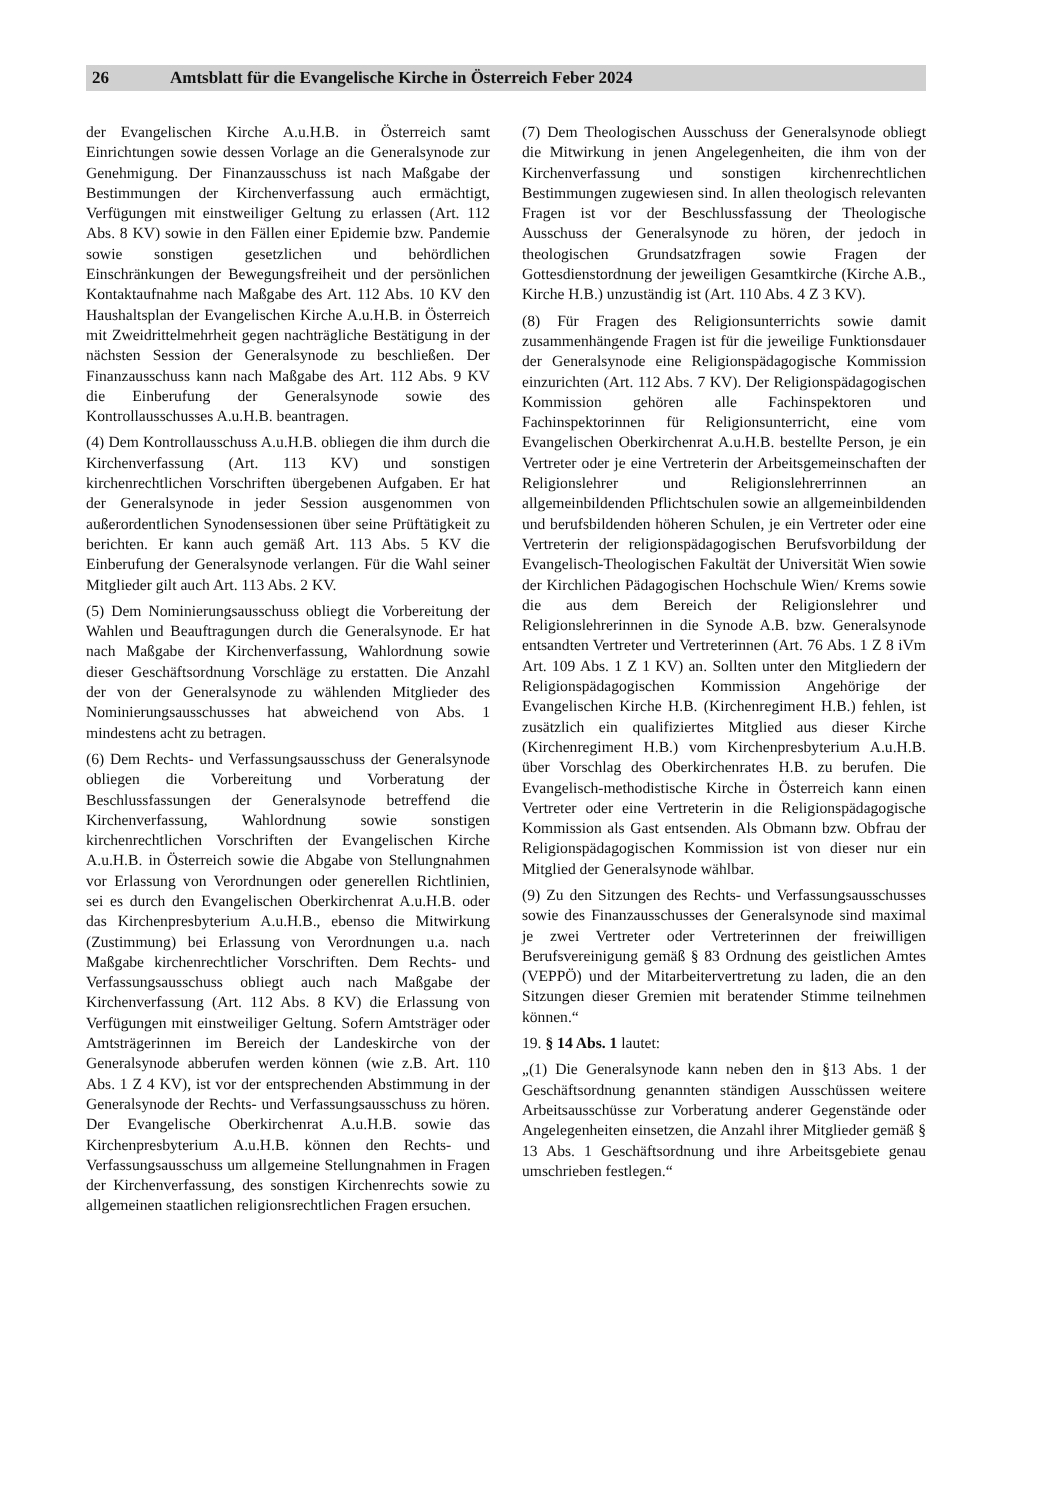26 Amtsblatt für die Evangelische Kirche in Österreich Feber 2024
der Evangelischen Kirche A.u.H.B. in Österreich samt Einrichtungen sowie dessen Vorlage an die Generalsynode zur Genehmigung. Der Finanzausschuss ist nach Maßgabe der Bestimmungen der Kirchenverfassung auch ermächtigt, Verfügungen mit einstweiliger Geltung zu erlassen (Art. 112 Abs. 8 KV) sowie in den Fällen einer Epidemie bzw. Pandemie sowie sonstigen gesetzlichen und behördlichen Einschränkungen der Bewegungsfreiheit und der persönlichen Kontaktaufnahme nach Maßgabe des Art. 112 Abs. 10 KV den Haushaltsplan der Evangelischen Kirche A.u.H.B. in Österreich mit Zweidrittelmehrheit gegen nachträgliche Bestätigung in der nächsten Session der Generalsynode zu beschließen. Der Finanzausschuss kann nach Maßgabe des Art. 112 Abs. 9 KV die Einberufung der Generalsynode sowie des Kontrollausschusses A.u.H.B. beantragen.
(4) Dem Kontrollausschuss A.u.H.B. obliegen die ihm durch die Kirchenverfassung (Art. 113 KV) und sonstigen kirchenrechtlichen Vorschriften übergebenen Aufgaben. Er hat der Generalsynode in jeder Session ausgenommen von außerordentlichen Synodensessionen über seine Prüftätigkeit zu berichten. Er kann auch gemäß Art. 113 Abs. 5 KV die Einberufung der Generalsynode verlangen. Für die Wahl seiner Mitglieder gilt auch Art. 113 Abs. 2 KV.
(5) Dem Nominierungsausschuss obliegt die Vorbereitung der Wahlen und Beauftragungen durch die Generalsynode. Er hat nach Maßgabe der Kirchenverfassung, Wahlordnung sowie dieser Geschäftsordnung Vorschläge zu erstatten. Die Anzahl der von der Generalsynode zu wählenden Mitglieder des Nominierungsausschusses hat abweichend von Abs. 1 mindestens acht zu betragen.
(6) Dem Rechts- und Verfassungsausschuss der Generalsynode obliegen die Vorbereitung und Vorberatung der Beschlussfassungen der Generalsynode betreffend die Kirchenverfassung, Wahlordnung sowie sonstigen kirchenrechtlichen Vorschriften der Evangelischen Kirche A.u.H.B. in Österreich sowie die Abgabe von Stellungnahmen vor Erlassung von Verordnungen oder generellen Richtlinien, sei es durch den Evangelischen Oberkirchenrat A.u.H.B. oder das Kirchenpresbyterium A.u.H.B., ebenso die Mitwirkung (Zustimmung) bei Erlassung von Verordnungen u.a. nach Maßgabe kirchenrechtlicher Vorschriften. Dem Rechts- und Verfassungsausschuss obliegt auch nach Maßgabe der Kirchenverfassung (Art. 112 Abs. 8 KV) die Erlassung von Verfügungen mit einstweiliger Geltung. Sofern Amtsträger oder Amtsträgerinnen im Bereich der Landeskirche von der Generalsynode abberufen werden können (wie z.B. Art. 110 Abs. 1 Z 4 KV), ist vor der entsprechenden Abstimmung in der Generalsynode der Rechts- und Verfassungsausschuss zu hören. Der Evangelische Oberkirchenrat A.u.H.B. sowie das Kirchenpresbyterium A.u.H.B. können den Rechts- und Verfassungsausschuss um allgemeine Stellungnahmen in Fragen der Kirchenverfassung, des sonstigen Kirchenrechts sowie zu allgemeinen staatlichen religionsrechtlichen Fragen ersuchen.
(7) Dem Theologischen Ausschuss der Generalsynode obliegt die Mitwirkung in jenen Angelegenheiten, die ihm von der Kirchenverfassung und sonstigen kirchenrechtlichen Bestimmungen zugewiesen sind. In allen theologisch relevanten Fragen ist vor der Beschlussfassung der Theologische Ausschuss der Generalsynode zu hören, der jedoch in theologischen Grundsatzfragen sowie Fragen der Gottesdienstordnung der jeweiligen Gesamtkirche (Kirche A.B., Kirche H.B.) unzuständig ist (Art. 110 Abs. 4 Z 3 KV).
(8) Für Fragen des Religionsunterrichts sowie damit zusammenhängende Fragen ist für die jeweilige Funktionsdauer der Generalsynode eine Religionspädagogische Kommission einzurichten (Art. 112 Abs. 7 KV). Der Religionspädagogischen Kommission gehören alle Fachinspektoren und Fachinspektorinnen für Religionsunterricht, eine vom Evangelischen Oberkirchenrat A.u.H.B. bestellte Person, je ein Vertreter oder je eine Vertreterin der Arbeitsgemeinschaften der Religionslehrer und Religionslehrerrinnen an allgemeinbildenden Pflichtschulen sowie an allgemeinbildenden und berufsbildenden höheren Schulen, je ein Vertreter oder eine Vertreterin der religionspädagogischen Berufsvorbildung der Evangelisch-Theologischen Fakultät der Universität Wien sowie der Kirchlichen Pädagogischen Hochschule Wien/ Krems sowie die aus dem Bereich der Religionslehrer und Religionslehrerinnen in die Synode A.B. bzw. Generalsynode entsandten Vertreter und Vertreterinnen (Art. 76 Abs. 1 Z 8 iVm Art. 109 Abs. 1 Z 1 KV) an. Sollten unter den Mitgliedern der Religionspädagogischen Kommission Angehörige der Evangelischen Kirche H.B. (Kirchenregiment H.B.) fehlen, ist zusätzlich ein qualifiziertes Mitglied aus dieser Kirche (Kirchenregiment H.B.) vom Kirchenpresbyterium A.u.H.B. über Vorschlag des Oberkirchenrates H.B. zu berufen. Die Evangelisch-methodistische Kirche in Österreich kann einen Vertreter oder eine Vertreterin in die Religionspädagogische Kommission als Gast entsenden. Als Obmann bzw. Obfrau der Religionspädagogischen Kommission ist von dieser nur ein Mitglied der Generalsynode wählbar.
(9) Zu den Sitzungen des Rechts- und Verfassungsausschusses sowie des Finanzausschusses der Generalsynode sind maximal je zwei Vertreter oder Vertreterinnen der freiwilligen Berufsvereinigung gemäß § 83 Ordnung des geistlichen Amtes (VEPPÖ) und der Mitarbeitervertretung zu laden, die an den Sitzungen dieser Gremien mit beratender Stimme teilnehmen können.“
19. § 14 Abs. 1 lautet:
„(1) Die Generalsynode kann neben den in §13 Abs. 1 der Geschäftsordnung genannten ständigen Ausschüssen weitere Arbeitsausschüsse zur Vorberatung anderer Gegenstände oder Angelegenheiten einsetzen, die Anzahl ihrer Mitglieder gemäß § 13 Abs. 1 Geschäftsordnung und ihre Arbeitsgebiete genau umschrieben festlegen.“